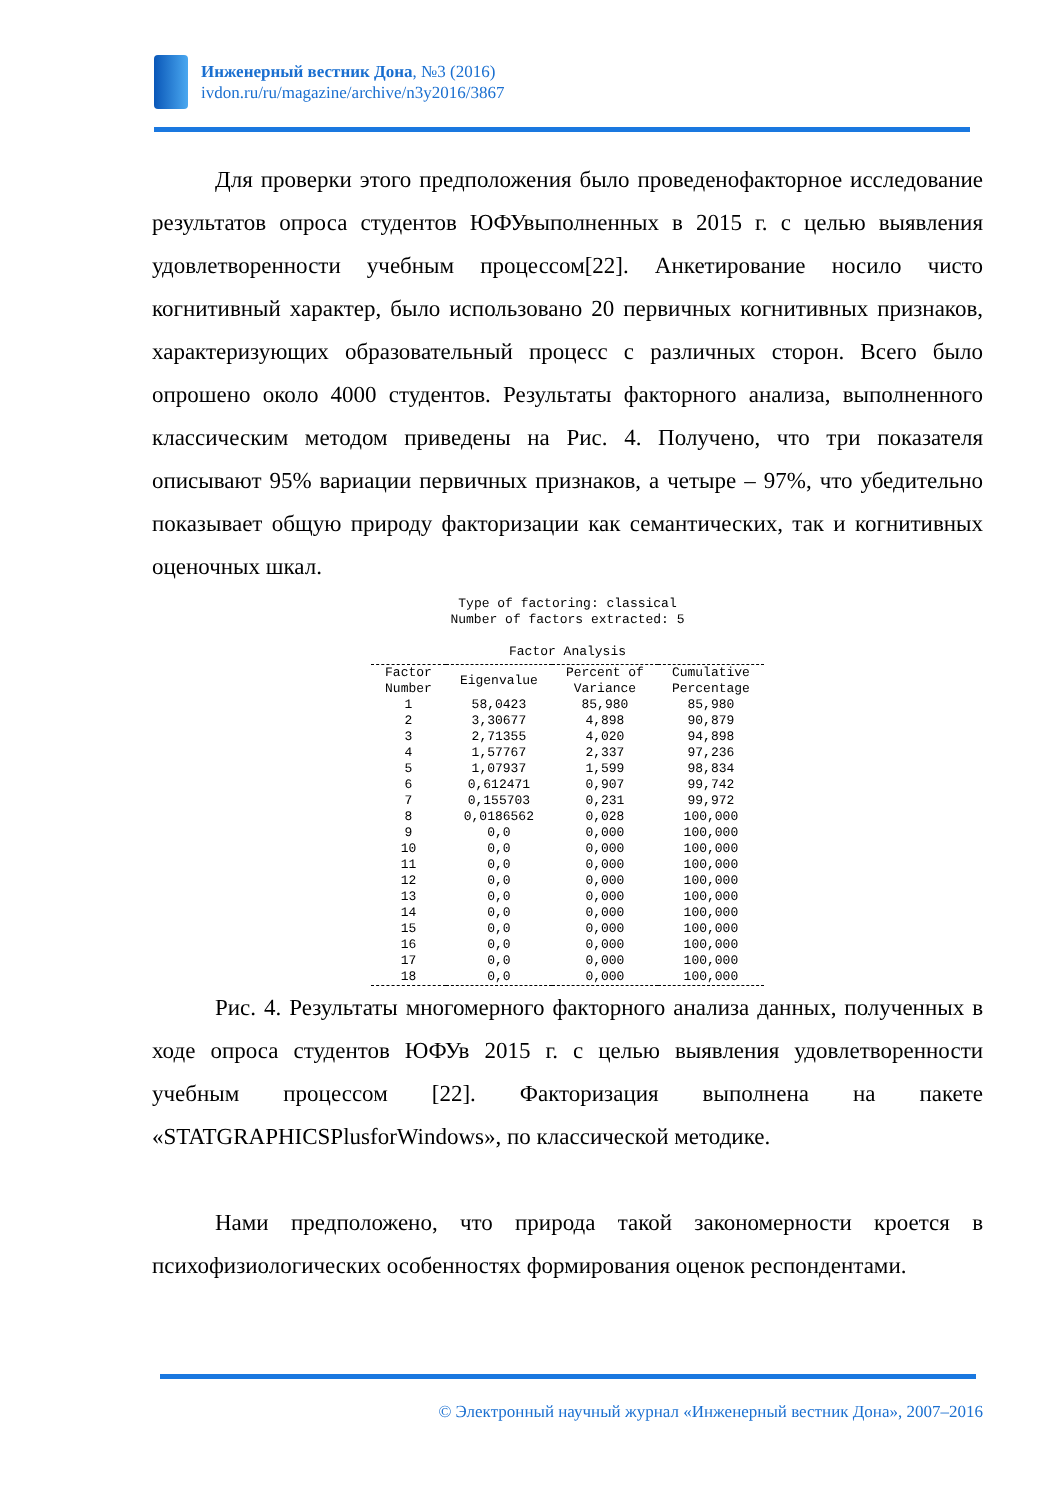Инженерный вестник Дона, №3 (2016)
ivdon.ru/ru/magazine/archive/n3y2016/3867
Для проверки этого предположения было проведенофакторное исследование результатов опроса студентов ЮФУвыполненных в 2015 г. с целью выявления удовлетворенности учебным процессом[22]. Анкетирование носило чисто когнитивный характер, было использовано 20 первичных когнитивных признаков, характеризующих образовательный процесс с различных сторон. Всего было опрошено около 4000 студентов. Результаты факторного анализа, выполненного классическим методом приведены на Рис. 4. Получено, что три показателя описывают 95% вариации первичных признаков, а четыре – 97%, что убедительно показывает общую природу факторизации как семантических, так и когнитивных оценочных шкал.
Type of factoring: classical
Number of factors extracted: 5
Factor Analysis
| Factor Number | Eigenvalue | Percent of Variance | Cumulative Percentage |
| --- | --- | --- | --- |
| 1 | 58,0423 | 85,980 | 85,980 |
| 2 | 3,30677 | 4,898 | 90,879 |
| 3 | 2,71355 | 4,020 | 94,898 |
| 4 | 1,57767 | 2,337 | 97,236 |
| 5 | 1,07937 | 1,599 | 98,834 |
| 6 | 0,612471 | 0,907 | 99,742 |
| 7 | 0,155703 | 0,231 | 99,972 |
| 8 | 0,0186562 | 0,028 | 100,000 |
| 9 | 0,0 | 0,000 | 100,000 |
| 10 | 0,0 | 0,000 | 100,000 |
| 11 | 0,0 | 0,000 | 100,000 |
| 12 | 0,0 | 0,000 | 100,000 |
| 13 | 0,0 | 0,000 | 100,000 |
| 14 | 0,0 | 0,000 | 100,000 |
| 15 | 0,0 | 0,000 | 100,000 |
| 16 | 0,0 | 0,000 | 100,000 |
| 17 | 0,0 | 0,000 | 100,000 |
| 18 | 0,0 | 0,000 | 100,000 |
Рис. 4. Результаты многомерного факторного анализа данных, полученных в ходе опроса студентов ЮФУв 2015 г. с целью выявления удовлетворенности учебным процессом [22]. Факторизация выполнена на пакете «STATGRAPHICSPlusforWindows», по классической методике.
Нами предположено, что природа такой закономерности кроется в психофизиологических особенностях формирования оценок респондентами.
© Электронный научный журнал «Инженерный вестник Дона», 2007–2016